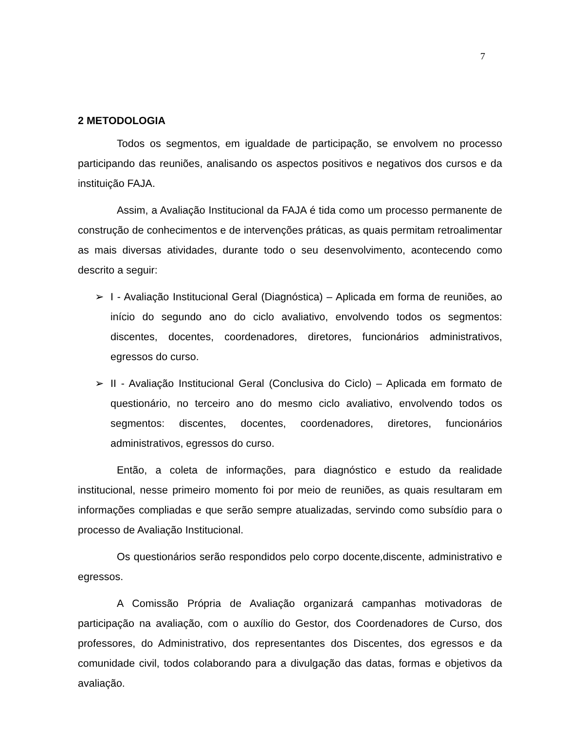7
2 METODOLOGIA
Todos os segmentos, em igualdade de participação, se envolvem no processo participando das reuniões, analisando os aspectos positivos e negativos dos cursos e da instituição FAJA.
Assim, a Avaliação Institucional da FAJA é tida como um processo permanente de construção de conhecimentos e de intervenções práticas, as quais permitam retroalimentar as mais diversas atividades, durante todo o seu desenvolvimento, acontecendo como descrito a seguir:
➢ I - Avaliação Institucional Geral (Diagnóstica) – Aplicada em forma de reuniões, ao início do segundo ano do ciclo avaliativo, envolvendo todos os segmentos: discentes, docentes, coordenadores, diretores, funcionários administrativos, egressos do curso.
➢ II - Avaliação Institucional Geral (Conclusiva do Ciclo) – Aplicada em formato de questionário, no terceiro ano do mesmo ciclo avaliativo, envolvendo todos os segmentos: discentes, docentes, coordenadores, diretores, funcionários administrativos, egressos do curso.
Então, a coleta de informações, para diagnóstico e estudo da realidade institucional, nesse primeiro momento foi por meio de reuniões, as quais resultaram em informações compliadas e que serão sempre atualizadas, servindo como subsídio para o processo de Avaliação Institucional.
Os questionários serão respondidos pelo corpo docente,discente, administrativo e egressos.
A Comissão Própria de Avaliação organizará campanhas motivadoras de participação na avaliação, com o auxílio do Gestor, dos Coordenadores de Curso, dos professores, do Administrativo, dos representantes dos Discentes, dos egressos e da comunidade civil, todos colaborando para a divulgação das datas, formas e objetivos da avaliação.